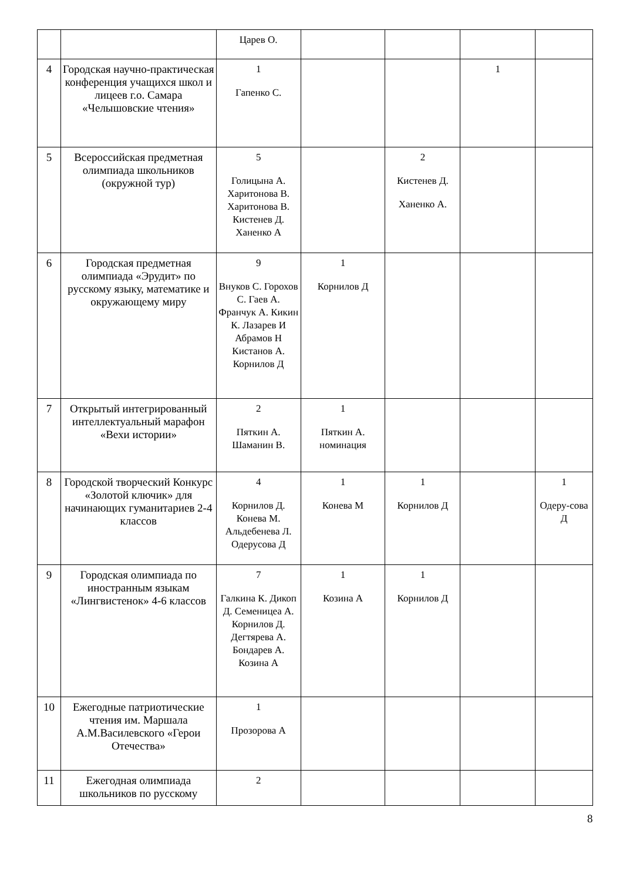| | | Царев О. | | | | |
| 4 | Городская научно-практическая конференция учащихся школ и лицеев г.о. Самара «Челышовские чтения» | 1 Гапенко С. | | | 1 | |
| 5 | Всероссийская предметная олимпиада школьников (окружной тур) | 5 Голицына А. Харитонова В. Харитонова В. Кистенев Д. Ханенко А | | 2 Кистенев Д. Ханенко А. | | |
| 6 | Городская предметная олимпиада «Эрудит» по русскому языку, математике и окружающему миру | 9 Внуков С. Горохов С. Гаев А. Франчук А. Кикин К. Лазарев И Абрамов Н Кистанов А. Корнилов Д | 1 Корнилов Д | | | |
| 7 | Открытый интегрированный интеллектуальный марафон «Вехи истории» | 2 Пяткин А. Шаманин В. | 1 Пяткин А. номинация | | | |
| 8 | Городской творческий Конкурс «Золотой ключик» для начинающих гуманитариев 2-4 классов | 4 Корнилов Д. Конева М. Альдебенева Л. Одерусова Д | 1 Конева М | 1 Корнилов Д | | 1 Одеру-сова Д |
| 9 | Городская олимпиада по иностранным языкам «Лингвистенок» 4-6 классов | 7 Галкина К. Дикоп Д. Семеницеа А. Корнилов Д. Дегтярева А. Бондарев А. Козина А | 1 Козина А | 1 Корнилов Д | | |
| 10 | Ежегодные патриотические чтения им. Маршала А.М.Василевского «Герои Отечества» | 1 Прозорова А | | | | |
| 11 | Ежегодная олимпиада школьников по русскому | 2 | | | | |
8